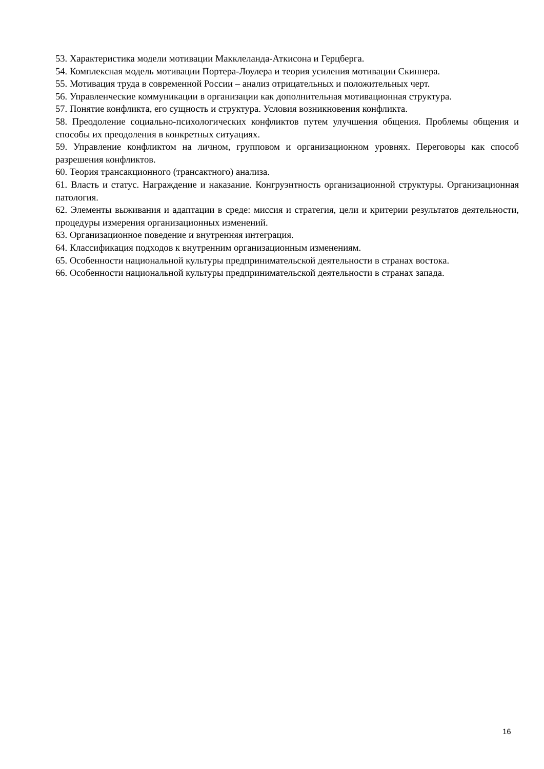53. Характеристика модели мотивации Макклеланда-Аткисона и Герцберга.
54. Комплексная модель мотивации Портера-Лоулера и теория усиления мотивации Скиннера.
55. Мотивация труда в современной России – анализ отрицательных и положительных черт.
56. Управленческие коммуникации в организации как дополнительная мотивационная структура.
57. Понятие конфликта, его сущность и структура. Условия возникновения конфликта.
58. Преодоление социально-психологических конфликтов путем улучшения общения. Проблемы общения и способы их преодоления в конкретных ситуациях.
59. Управление конфликтом на личном, групповом и организационном уровнях. Переговоры как способ разрешения конфликтов.
60. Теория трансакционного (трансактного) анализа.
61. Власть и статус. Награждение и наказание. Конгруэнтность организационной структуры. Организационная патология.
62. Элементы выживания и адаптации в среде: миссия и стратегия, цели и критерии результатов деятельности, процедуры измерения организационных изменений.
63. Организационное поведение и внутренняя интеграция.
64. Классификация подходов к внутренним организационным изменениям.
65. Особенности национальной культуры предпринимательской деятельности в странах востока.
66. Особенности национальной культуры предпринимательской деятельности в странах запада.
16